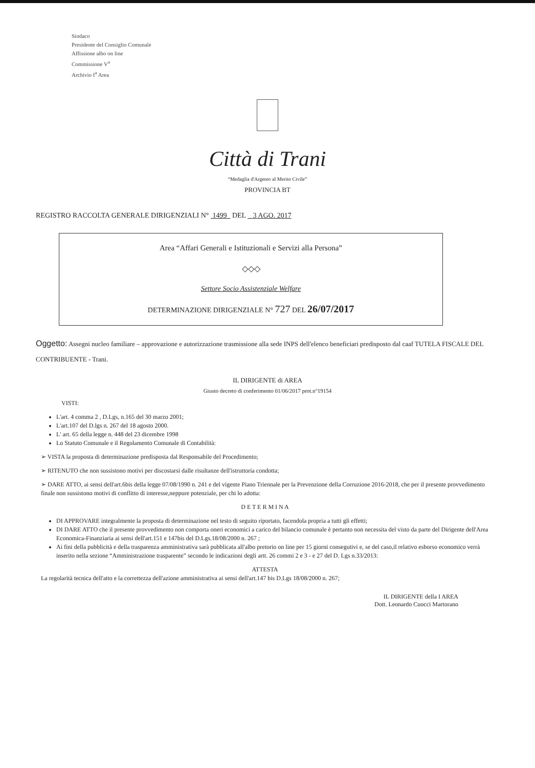Sindaco
Presidente del Consiglio Comunale
Affissione albo on line
Commissione V<sup>a</sup>
Archivio I<sup>a</sup> Area
Città di Trani
“Medaglia d'Argento al Merito Civile”
PROVINCIA BT
REGISTRO RACCOLTA GENERALE DIRIGENZIALI N° 1499 DEL 3 AGO. 2017
Area “Affari Generali e Istituzionali e Servizi alla Persona”
◇◇◇
Settore Socio Assistenziale Welfare
DETERMINAZIONE DIRIGENZIALE N° 727 DEL 26/07/2017
Oggetto: Assegni nucleo familiare – approvazione e autorizzazione trasmissione alla sede INPS dell'elenco beneficiari predisposto dal caaf TUTELA FISCALE DEL CONTRIBUENTE - Trani.
IL DIRIGENTE di AREA
Giusto decreto di conferimento 01/06/2017 prot.n°19154
VISTI:
L'art. 4 comma 2 , D.Lgs, n.165 del 30 marzo 2001;
L'art.107 del D.lgs n. 267 del 18 agosto 2000.
L' art. 65 della legge n. 448 del 23 dicembre 1998
Lo Statuto Comunale e il Regolamento Comunale di Contabilità:
➢ VISTA la proposta di determinazione predisposta dal Responsabile del Procedimento;
➢ RITENUTO che non sussistono motivi per discostarsi dalle risultanze dell'istruttoria condotta;
➢ DARE ATTO, ai sensi dell'art.6bis della legge 07/08/1990 n. 241 e del vigente Piano Triennale per la Prevenzione della Corruzione 2016-2018, che per il presente provvedimento finale non sussistono motivi di conflitto di interesse,neppure potenziale, per chi lo adotta:
D E T E R M I N A
DI APPROVARE integralmente la proposta di determinazione nel testo di seguito riportato, facendola propria a tutti gli effetti;
DI DARE ATTO che il presente provvedimento non comporta oneri economici a carico del bilancio comunale è pertanto non necessita del visto da parte del Dirigente dell'Area Economica-Finanziaria ai sensi dell'art.151 e 147bis del D.Lgs.18/08/2000 n. 267 ;
Ai fini della pubblicità e della trasparenza amministrativa sarà pubblicata all'albo pretorio on line per 15 giorni consegutivi e, se del caso,il relativo esborso economico verrà inserito nella sezione “Amministrazione trasparente” secondo le indicazioni degli artt. 26 commi 2 e 3 - e 27 del D. Lgs n.33/2013:
ATTESTA
La regolarità tecnica dell'atto e la correttezza dell'azione amministrativa ai sensi dell'art.147 bis D.Lgs 18/08/2000 n. 267;
IL DIRIGENTE della I AREA
Dott. Leonardo Cuocci Martorano